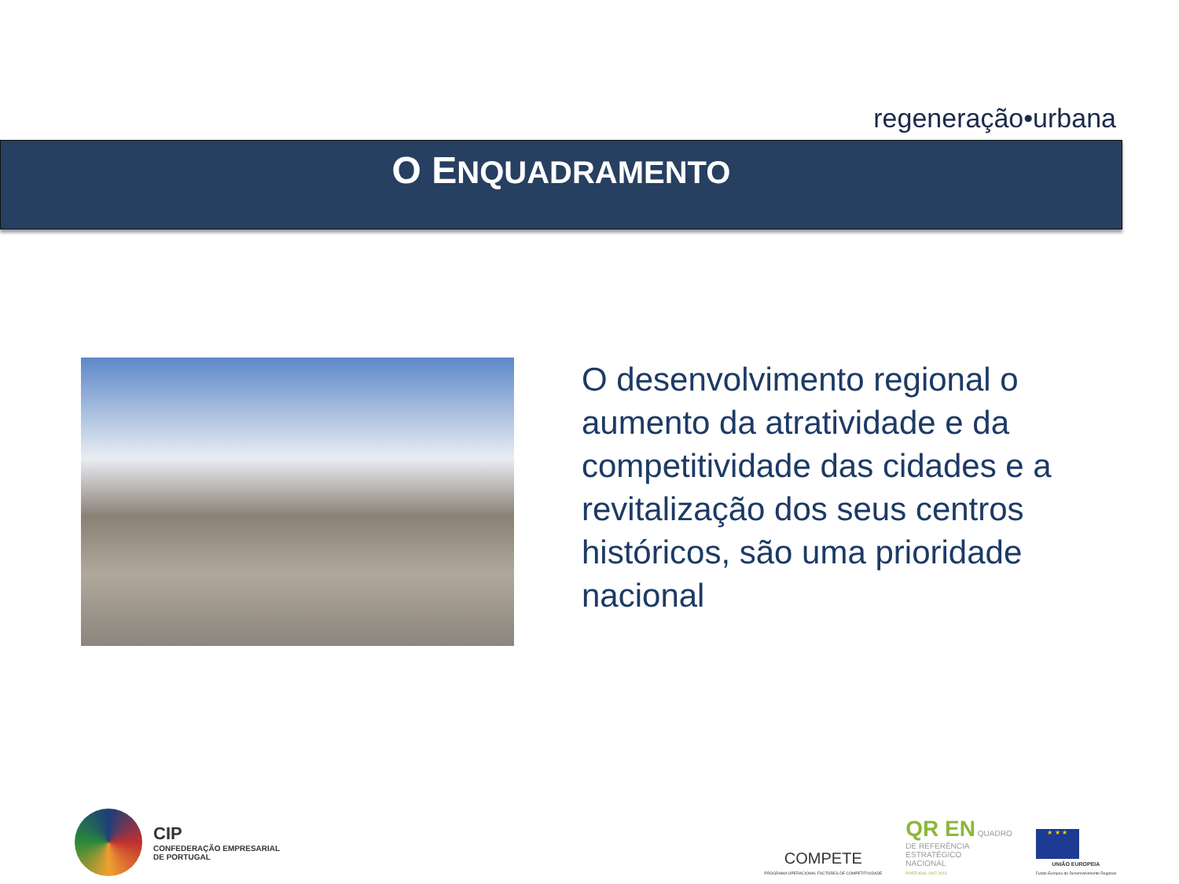regeneração•urbana
O ENQUADRAMENTO
O desenvolvimento regional o aumento da atratividade e da competitividade das cidades e a revitalização dos seus centros históricos, são uma prioridade nacional
CIP
CONFEDERAÇÃO EMPRESARIAL
DE PORTUGAL
COMPETE
PROGRAMA OPERACIONAL FACTORES DE COMPETITIVIDADE
QR EN QUADRO
DE REFERÊNCIA
ESTRATÉGICO
NACIONAL
PORTUGAL 2007.2013
★ ★ ★
UNIÃO EUROPEIA
Fundo Europeu de Desenvolvimento Regional